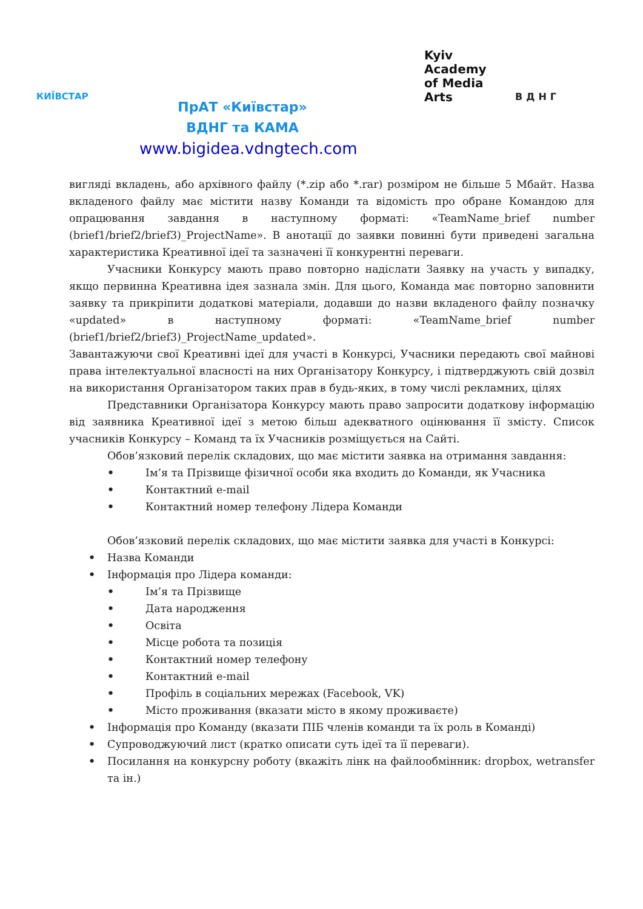КИЇВСТАР
ПрАТ «Київстар»
ВДНГ та КАМА
www.bigidea.vdngtech.com
Kyiv
Academy
of Media
Arts
ВДНГ
вигляді вкладень, або архівного файлу (*.zip або *.rar) розміром не більше 5 Мбайт. Назва вкладеного файлу має містити назву Команди та відомість про обране Командою для опрацювання завдання в наступному форматі: «TeamName_brief number (brief1/brief2/brief3)_ProjectName». В анотації до заявки повинні бути приведені загальна характеристика Креативної ідеї та зазначені її конкурентні переваги.
Учасники Конкурсу мають право повторно надіслати Заявку на участь у випадку, якщо первинна Креативна ідея зазнала змін. Для цього, Команда має повторно заповнити заявку та прикріпити додаткові матеріали, додавши до назви вкладеного файлу позначку «updated» в наступному форматі: «TeamName_brief number (brief1/brief2/brief3)_ProjectName_updated».
Завантажуючи свої Креативні ідеї для участі в Конкурсі, Учасники передають свої майнові права інтелектуальної власності на них Організатору Конкурсу, і підтверджують свій дозвіл на використання Організатором таких прав в будь-яких, в тому числі рекламних, цілях
Представники Організатора Конкурсу мають право запросити додаткову інформацію від заявника Креативної ідеї з метою більш адекватного оцінювання її змісту. Список учасників Конкурсу – Команд та їх Учасників розміщується на Сайті.
Обов’язковий перелік складових, що має містити заявка на отримання завдання:
• Ім’я та Прізвище фізичної особи яка входить до Команди, як Учасника
• Контактний e-mail
• Контактний номер телефону Лідера Команди
Обов’язковий перелік складових, що має містити заявка для участі в Конкурсі:
• Назва Команди
• Інформація про Лідера команди:
• Ім’я та Прізвище
• Дата народження
• Освіта
• Місце робота та позиція
• Контактний номер телефону
• Контактний e-mail
• Профіль в соціальних мережах (Facebook, VK)
• Місто проживання (вказати місто в якому проживаєте)
• Інформація про Команду (вказати ПІБ членів команди та їх роль в Команді)
• Супроводжуючий лист (кратко описати суть ідеї та її переваги).
• Посилання на конкурсну роботу (вкажіть лінк на файлообмінник: dropbox, wetransfer та ін.)